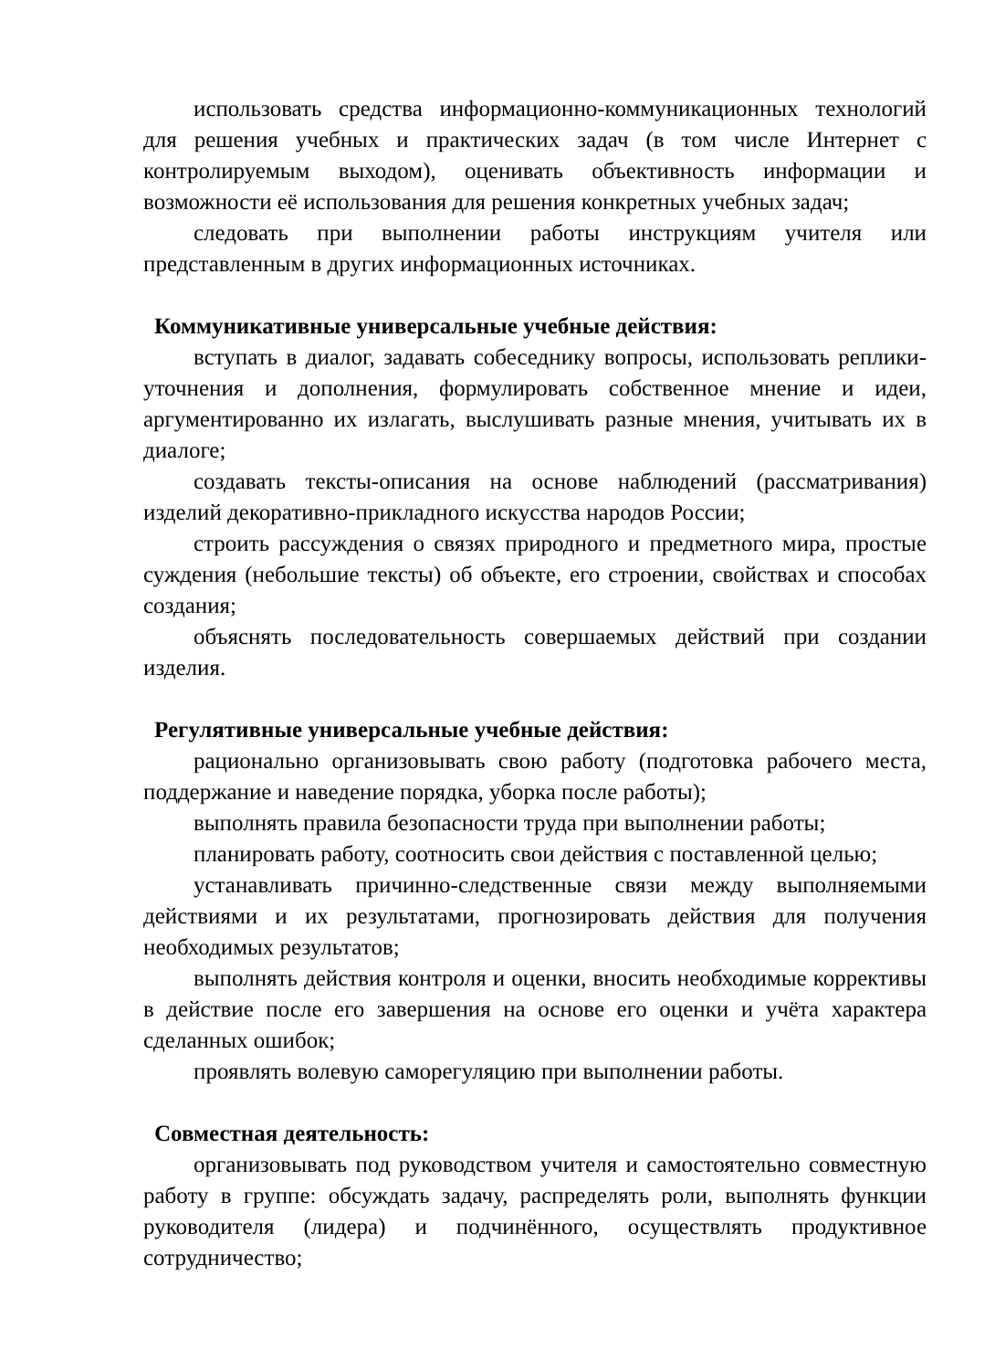использовать средства информационно-коммуникационных технологий для решения учебных и практических задач (в том числе Интернет с контролируемым выходом), оценивать объективность информации и возможности её использования для решения конкретных учебных задач;
следовать при выполнении работы инструкциям учителя или представленным в других информационных источниках.
Коммуникативные универсальные учебные действия:
вступать в диалог, задавать собеседнику вопросы, использовать реплики-уточнения и дополнения, формулировать собственное мнение и идеи, аргументированно их излагать, выслушивать разные мнения, учитывать их в диалоге;
создавать тексты-описания на основе наблюдений (рассматривания) изделий декоративно-прикладного искусства народов России;
строить рассуждения о связях природного и предметного мира, простые суждения (небольшие тексты) об объекте, его строении, свойствах и способах создания;
объяснять последовательность совершаемых действий при создании изделия.
Регулятивные универсальные учебные действия:
рационально организовывать свою работу (подготовка рабочего места, поддержание и наведение порядка, уборка после работы);
выполнять правила безопасности труда при выполнении работы;
планировать работу, соотносить свои действия с поставленной целью;
устанавливать причинно-следственные связи между выполняемыми действиями и их результатами, прогнозировать действия для получения необходимых результатов;
выполнять действия контроля и оценки, вносить необходимые коррективы в действие после его завершения на основе его оценки и учёта характера сделанных ошибок;
проявлять волевую саморегуляцию при выполнении работы.
Совместная деятельность:
организовывать под руководством учителя и самостоятельно совместную работу в группе: обсуждать задачу, распределять роли, выполнять функции руководителя (лидера) и подчинённого, осуществлять продуктивное сотрудничество;